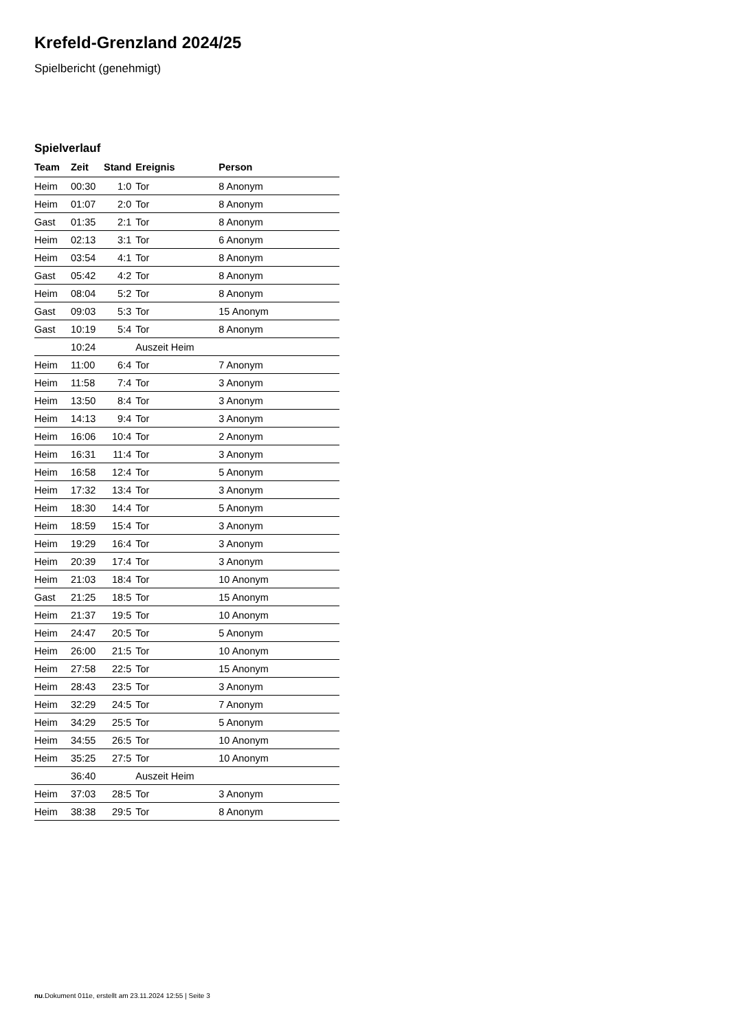Krefeld-Grenzland 2024/25
Spielbericht (genehmigt)
Spielverlauf
| Team | Zeit | Stand | Ereignis | Person |
| --- | --- | --- | --- | --- |
| Heim | 00:30 | 1:0 | Tor | 8 Anonym |
| Heim | 01:07 | 2:0 | Tor | 8 Anonym |
| Gast | 01:35 | 2:1 | Tor | 8 Anonym |
| Heim | 02:13 | 3:1 | Tor | 6 Anonym |
| Heim | 03:54 | 4:1 | Tor | 8 Anonym |
| Gast | 05:42 | 4:2 | Tor | 8 Anonym |
| Heim | 08:04 | 5:2 | Tor | 8 Anonym |
| Gast | 09:03 | 5:3 | Tor | 15 Anonym |
| Gast | 10:19 | 5:4 | Tor | 8 Anonym |
| | 10:24 | | Auszeit Heim | |
| Heim | 11:00 | 6:4 | Tor | 7 Anonym |
| Heim | 11:58 | 7:4 | Tor | 3 Anonym |
| Heim | 13:50 | 8:4 | Tor | 3 Anonym |
| Heim | 14:13 | 9:4 | Tor | 3 Anonym |
| Heim | 16:06 | 10:4 | Tor | 2 Anonym |
| Heim | 16:31 | 11:4 | Tor | 3 Anonym |
| Heim | 16:58 | 12:4 | Tor | 5 Anonym |
| Heim | 17:32 | 13:4 | Tor | 3 Anonym |
| Heim | 18:30 | 14:4 | Tor | 5 Anonym |
| Heim | 18:59 | 15:4 | Tor | 3 Anonym |
| Heim | 19:29 | 16:4 | Tor | 3 Anonym |
| Heim | 20:39 | 17:4 | Tor | 3 Anonym |
| Heim | 21:03 | 18:4 | Tor | 10 Anonym |
| Gast | 21:25 | 18:5 | Tor | 15 Anonym |
| Heim | 21:37 | 19:5 | Tor | 10 Anonym |
| Heim | 24:47 | 20:5 | Tor | 5 Anonym |
| Heim | 26:00 | 21:5 | Tor | 10 Anonym |
| Heim | 27:58 | 22:5 | Tor | 15 Anonym |
| Heim | 28:43 | 23:5 | Tor | 3 Anonym |
| Heim | 32:29 | 24:5 | Tor | 7 Anonym |
| Heim | 34:29 | 25:5 | Tor | 5 Anonym |
| Heim | 34:55 | 26:5 | Tor | 10 Anonym |
| Heim | 35:25 | 27:5 | Tor | 10 Anonym |
| | 36:40 | | Auszeit Heim | |
| Heim | 37:03 | 28:5 | Tor | 3 Anonym |
| Heim | 38:38 | 29:5 | Tor | 8 Anonym |
nu.Dokument 011e, erstellt am 23.11.2024 12:55 | Seite 3